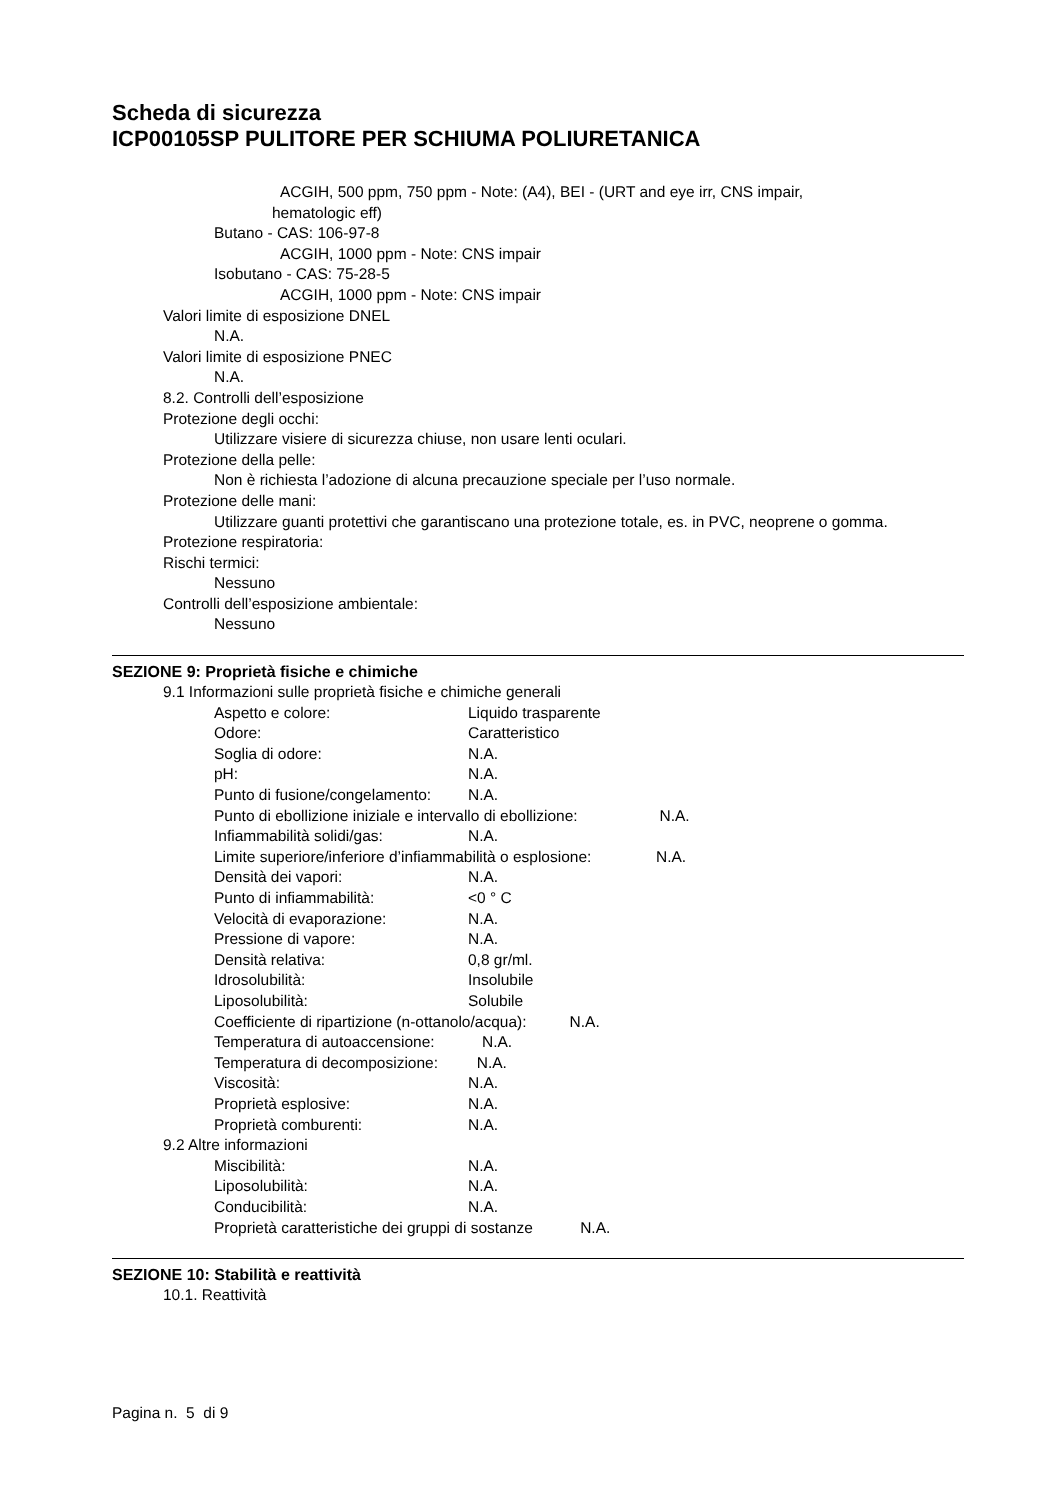Scheda di sicurezza
ICP00105SP PULITORE PER SCHIUMA POLIURETANICA
ACGIH, 500 ppm, 750 ppm - Note: (A4), BEI - (URT and eye irr, CNS impair, hematologic eff)
Butano - CAS: 106-97-8
ACGIH, 1000 ppm - Note: CNS impair
Isobutano - CAS: 75-28-5
ACGIH, 1000 ppm - Note: CNS impair
Valori limite di esposizione DNEL
N.A.
Valori limite di esposizione PNEC
N.A.
8.2. Controlli dell’esposizione
Protezione degli occhi:
Utilizzare visiere di sicurezza chiuse, non usare lenti oculari.
Protezione della pelle:
Non è richiesta l’adozione di alcuna precauzione speciale per l’uso normale.
Protezione delle mani:
Utilizzare guanti protettivi che garantiscano una protezione totale, es. in PVC, neoprene o gomma.
Protezione respiratoria:
Rischi termici:
Nessuno
Controlli dell’esposizione ambientale:
Nessuno
SEZIONE 9: Proprietà fisiche e chimiche
9.1 Informazioni sulle proprietà fisiche e chimiche generali
Aspetto e colore: Liquido trasparente
Odore: Caratteristico
Soglia di odore: N.A.
pH: N.A.
Punto di fusione/congelamento: N.A.
Punto di ebollizione iniziale e intervallo di ebollizione: N.A.
Infiammabilità solidi/gas: N.A.
Limite superiore/inferiore d’infiammabilità o esplosione: N.A.
Densità dei vapori: N.A.
Punto di infiammabilità: <0 ° C
Velocità di evaporazione: N.A.
Pressione di vapore: N.A.
Densità relativa: 0,8 gr/ml.
Idrosolubilità: Insolubile
Liposolubilità: Solubile
Coefficiente di ripartizione (n-ottanolo/acqua): N.A.
Temperatura di autoaccensione: N.A.
Temperatura di decomposizione: N.A.
Viscosità: N.A.
Proprietà esplosive: N.A.
Proprietà comburenti: N.A.
9.2 Altre informazioni
Miscibilità: N.A.
Liposolubilità: N.A.
Conducibilità: N.A.
Proprietà caratteristiche dei gruppi di sostanze N.A.
SEZIONE 10: Stabilità e reattività
10.1. Reattività
Pagina n. 5 di 9